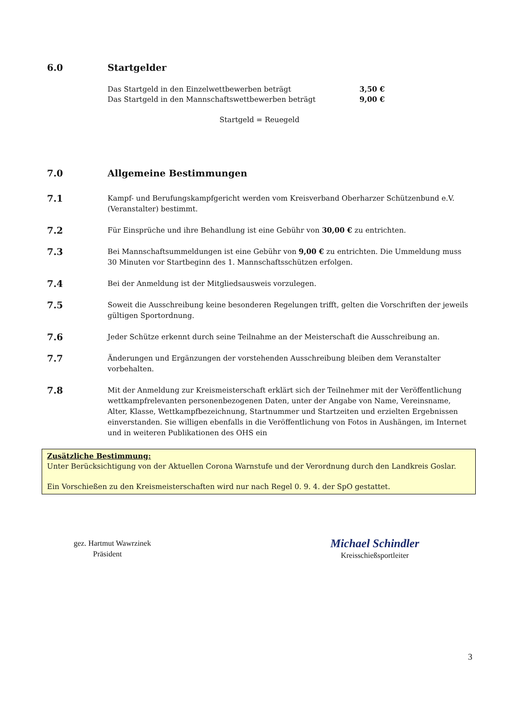6.0 Startgelder
Das Startgeld in den Einzelwettbewerben beträgt 3,50 €
Das Startgeld in den Mannschaftswettbewerben beträgt 9,00 €
Startgeld = Reuegeld
7.0 Allgemeine Bestimmungen
7.1 Kampf- und Berufungskampfgericht werden vom Kreisverband Oberharzer Schützenbund e.V. (Veranstalter) bestimmt.
7.2 Für Einsprüche und ihre Behandlung ist eine Gebühr von 30,00 € zu entrichten.
7.3 Bei Mannschaftsummeldungen ist eine Gebühr von 9,00 € zu entrichten. Die Ummeldung muss 30 Minuten vor Startbeginn des 1. Mannschaftsschützen erfolgen.
7.4 Bei der Anmeldung ist der Mitgliedsausweis vorzulegen.
7.5 Soweit die Ausschreibung keine besonderen Regelungen trifft, gelten die Vorschriften der jeweils gültigen Sportordnung.
7.6 Jeder Schütze erkennt durch seine Teilnahme an der Meisterschaft die Ausschreibung an.
7.7 Änderungen und Ergänzungen der vorstehenden Ausschreibung bleiben dem Veranstalter vorbehalten.
7.8 Mit der Anmeldung zur Kreismeisterschaft erklärt sich der Teilnehmer mit der Veröffentlichung wettkampfrelevanten personenbezogenen Daten, unter der Angabe von Name, Vereinsname, Alter, Klasse, Wettkampfbezeichnung, Startnummer und Startzeiten und erzielten Ergebnissen einverstanden. Sie willigen ebenfalls in die Veröffentlichung von Fotos in Aushängen, im Internet und in weiteren Publikationen des OHS ein
Zusätzliche Bestimmung:
Unter Berücksichtigung von der Aktuellen Corona Warnstufe und der Verordnung durch den Landkreis Goslar.
Ein Vorschießen zu den Kreismeisterschaften wird nur nach Regel 0. 9. 4. der SpO gestattet.
gez. Hartmut Wawrzinek
Präsident
Michael Schindler
Kreisschießsportleiter
3